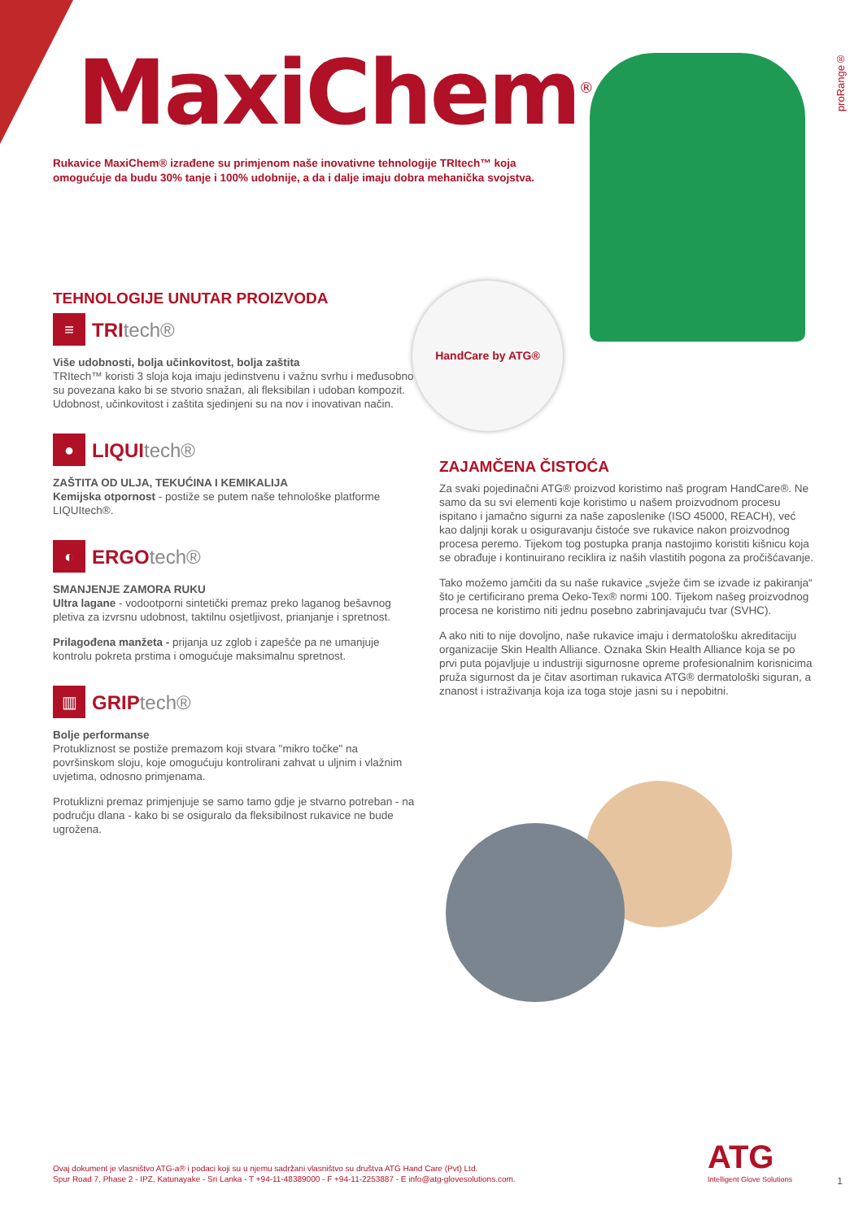MaxiChem<sup>®</sup>
proRange®
Rukavice MaxiChem® izrađene su primjenom naše inovativne tehnologije TRItech™ koja omogućuje da budu 30% tanje i 100% udobnije, a da i dalje imaju dobra mehanička svojstva.
HandCare by ATG®
TEHNOLOGIJE UNUTAR PROIZVODA
≡
TRItech®
Više udobnosti, bolja učinkovitost, bolja zaštita
TRItech™ koristi 3 sloja koja imaju jedinstvenu i važnu svrhu i međusobno su povezana kako bi se stvorio snažan, ali fleksibilan i udoban kompozit. Udobnost, učinkovitost i zaštita sjedinjeni su na nov i inovativan način.
●
LIQUItech®
ZAŠTITA OD ULJA, TEKUĆINA I KEMIKALIJA
Kemijska otpornost - postiže se putem naše tehnološke platforme LIQUItech®.
◐
ERGOtech®
SMANJENJE ZAMORA RUKU
Ultra lagane - vodootporni sintetički premaz preko laganog bešavnog pletiva za izvrsnu udobnost, taktilnu osjetljivost, prianjanje i spretnost.
Prilagođena manžeta - prijanja uz zglob i zapešće pa ne umanjuje kontrolu pokreta prstima i omogućuje maksimalnu spretnost.
▥
GRIPtech®
Bolje performanse
Protukliznost se postiže premazom koji stvara "mikro točke" na površinskom sloju, koje omogućuju kontrolirani zahvat u uljnim i vlažnim uvjetima, odnosno primjenama.
Protuklizni premaz primjenjuje se samo tamo gdje je stvarno potreban - na području dlana - kako bi se osiguralo da fleksibilnost rukavice ne bude ugrožena.
ZAJAMČENA ČISTOĆA
Za svaki pojedinačni ATG® proizvod koristimo naš program HandCare®. Ne samo da su svi elementi koje koristimo u našem proizvodnom procesu ispitano i jamačno sigurni za naše zaposlenike (ISO 45000, REACH), već kao daljnji korak u osiguravanju čistoće sve rukavice nakon proizvodnog procesa peremo. Tijekom tog postupka pranja nastojimo koristiti kišnicu koja se obrađuje i kontinuirano reciklira iz naših vlastitih pogona za pročišćavanje.
Tako možemo jamčiti da su naše rukavice „svježe čim se izvade iz pakiranja“ što je certificirano prema Oeko-Tex® normi 100. Tijekom našeg proizvodnog procesa ne koristimo niti jednu posebno zabrinjavajuću tvar (SVHC).
A ako niti to nije dovoljno, naše rukavice imaju i dermatološku akreditaciju organizacije Skin Health Alliance. Oznaka Skin Health Alliance koja se po prvi puta pojavljuje u industriji sigurnosne opreme profesionalnim korisnicima pruža sigurnost da je čitav asortiman rukavica ATG® dermatološki siguran, a znanost i istraživanja koja iza toga stoje jasni su i nepobitni.
Ovaj dokument je vlasništvo ATG-a® i podaci koji su u njemu sadržani vlasništvo su društva ATG Hand Care (Pvt) Ltd.
Spur Road 7, Phase 2 - IPZ, Katunayake - Sri Lanka - T +94-11-48389000 - F +94-11-2253887 - E info@atg-glovesolutions.com.
ATG
Intelligent Glove Solutions
1